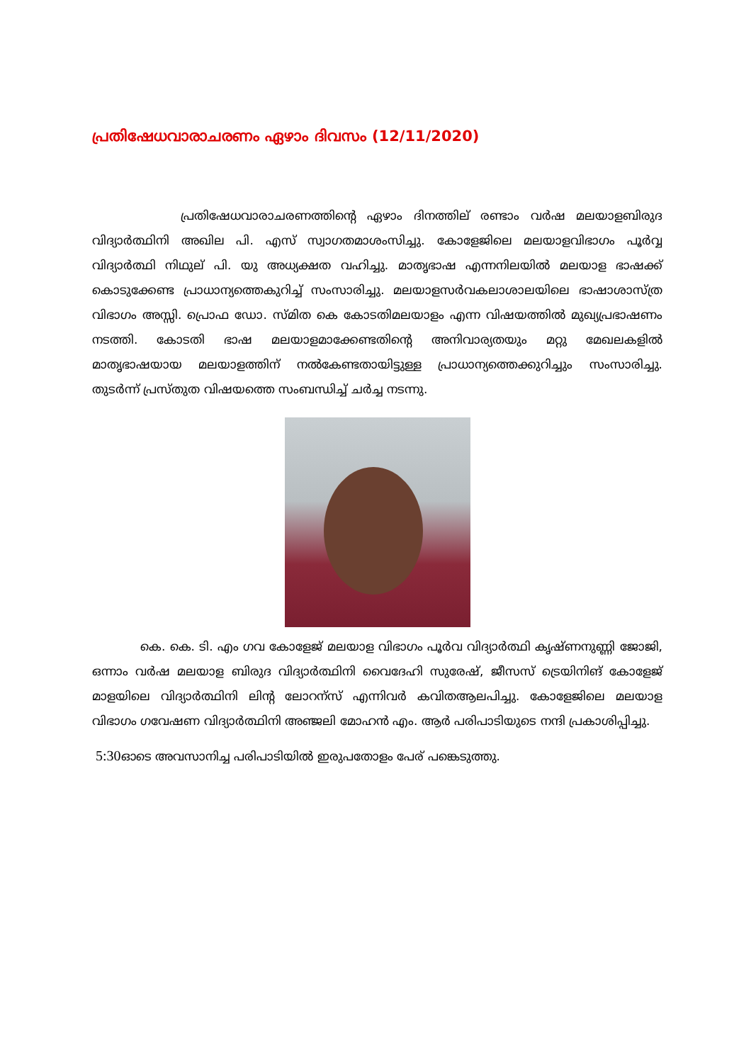പ്രതിഷേധവാരാചരണം ഏഴാം ദിവസം (12/11/2020)
പ്രതിഷേധവാരാചരണത്തിന്റെ ഏഴാം ദിനത്തില് രണ്ടാം വർഷ മലയാളബിരുദ വിദ്യാർത്ഥിനി അഖില പി. എസ് സ്വാഗതമാശംസിച്ചു. കോളേജിലെ മലയാളവിഭാഗം പൂർവ്വ വിദ്യാർത്ഥി നിഥുല് പി. യു അധ്യക്ഷത വഹിച്ചു. മാതൃഭാഷ എന്നനിലയിൽ മലയാള ഭാഷക്ക് കൊടുക്കേണ്ട പ്രാധാന്യത്തെകുറിച്ച് സംസാരിച്ചു. മലയാളസർവകലാശാലയിലെ ഭാഷാശാസ്ത്ര വിഭാഗം അസ്സി. പ്രൊഫ ഡോ. സ്മിത കെ കോടതിമലയാളം എന്ന വിഷയത്തിൽ മുഖ്യപ്രഭാഷണം നടത്തി. കോടതി ഭാഷ മലയാളമാക്കേണ്ടതിന്റെ അനിവാര്യതയും മറ്റു മേഖലകളിൽ മാതൃഭാഷയായ മലയാളത്തിന് നൽകേണ്ടതായിട്ടുള്ള പ്രാധാന്യത്തെക്കുറിച്ചും സംസാരിച്ചു. തുടർന്ന് പ്രസ്തുത വിഷയത്തെ സംബന്ധിച്ച് ചർച്ച നടന്നു.
കെ. കെ. ടി. എം ഗവ കോളേജ് മലയാള വിഭാഗം പൂർവ വിദ്യാർത്ഥി കൃഷ്ണനുണ്ണി ജോജി, ഒന്നാം വർഷ മലയാള ബിരുദ വിദ്യാർത്ഥിനി വൈദേഹി സുരേഷ്, ജീസസ് ട്രെയിനിങ് കോളേജ് മാളയിലെ വിദ്യാർത്ഥിനി ലിന്റ ലോറന്സ് എന്നിവർ കവിതആലപിച്ചു. കോളേജിലെ മലയാള വിഭാഗം ഗവേഷണ വിദ്യാർത്ഥിനി അഞ്ജലി മോഹൻ എം. ആർ പരിപാടിയുടെ നന്ദി പ്രകാശിപ്പിച്ചു.
5:30ഓടെ അവസാനിച്ച പരിപാടിയിൽ ഇരുപതോളം പേര് പങ്കെടുത്തു.